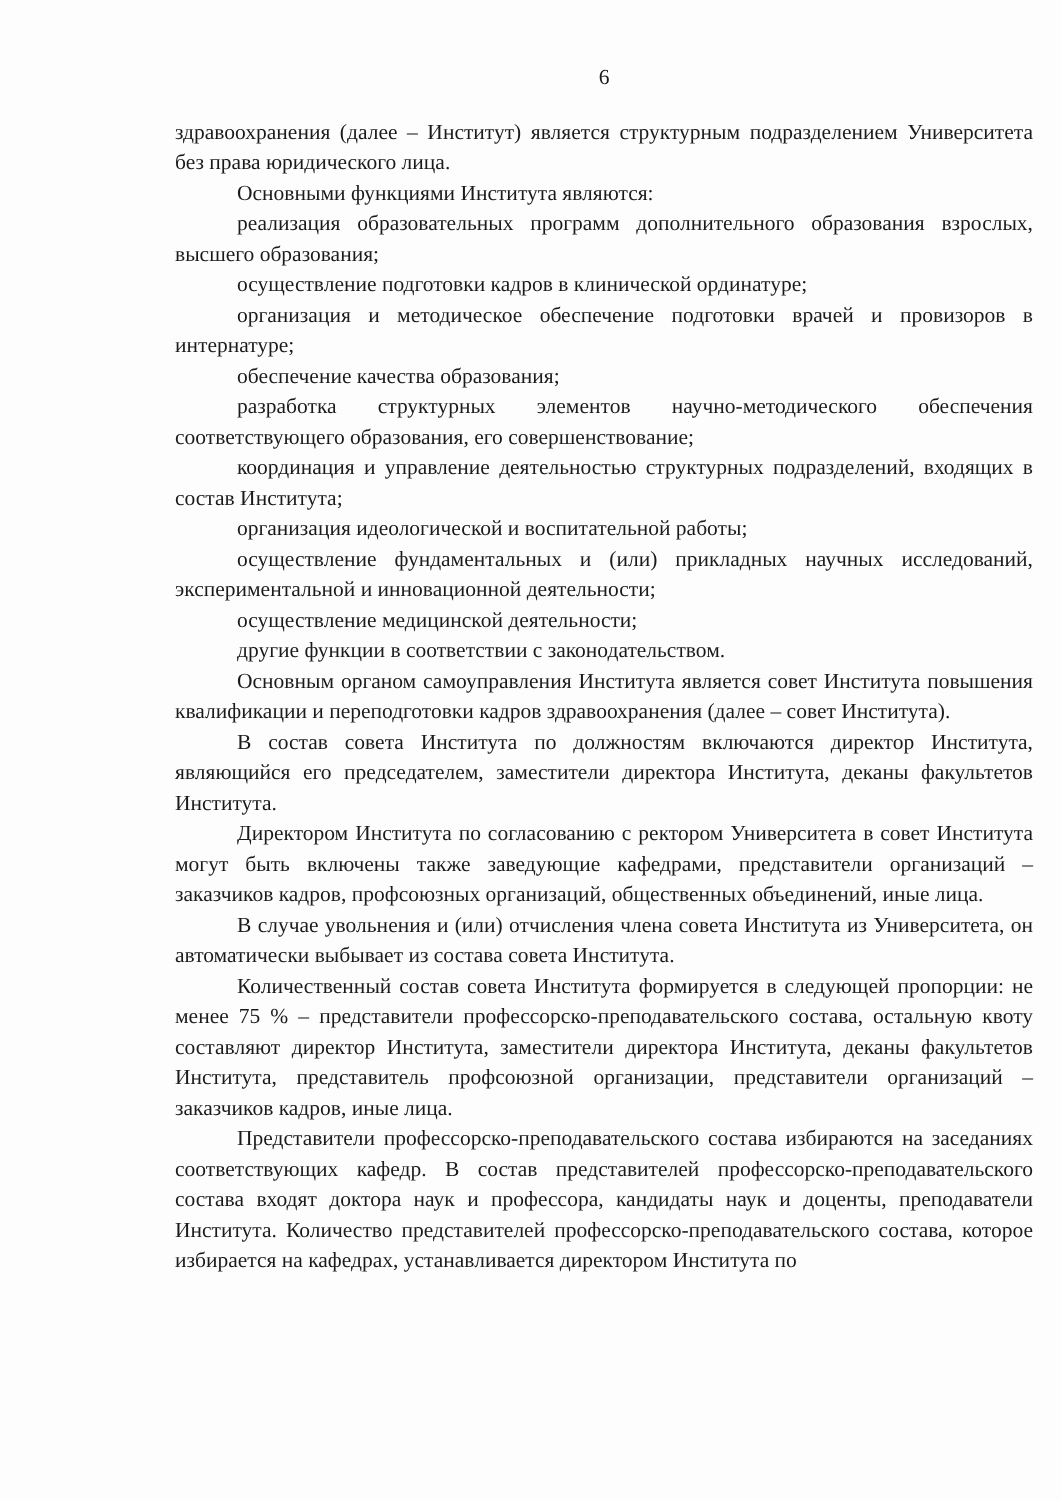6
здравоохранения (далее – Институт) является структурным подразделением Университета без права юридического лица.
Основными функциями Института являются:
реализация образовательных программ дополнительного образования взрослых, высшего образования;
осуществление подготовки кадров в клинической ординатуре;
организация и методическое обеспечение подготовки врачей и провизоров в интернатуре;
обеспечение качества образования;
разработка структурных элементов научно-методического обеспечения соответствующего образования, его совершенствование;
координация и управление деятельностью структурных подразделений, входящих в состав Института;
организация идеологической и воспитательной работы;
осуществление фундаментальных и (или) прикладных научных исследований, экспериментальной и инновационной деятельности;
осуществление медицинской деятельности;
другие функции в соответствии с законодательством.
Основным органом самоуправления Института является совет Института повышения квалификации и переподготовки кадров здравоохранения (далее – совет Института).
В состав совета Института по должностям включаются директор Института, являющийся его председателем, заместители директора Института, деканы факультетов Института.
Директором Института по согласованию с ректором Университета в совет Института могут быть включены также заведующие кафедрами, представители организаций – заказчиков кадров, профсоюзных организаций, общественных объединений, иные лица.
В случае увольнения и (или) отчисления члена совета Института из Университета, он автоматически выбывает из состава совета Института.
Количественный состав совета Института формируется в следующей пропорции: не менее 75 % – представители профессорско-преподавательского состава, остальную квоту составляют директор Института, заместители директора Института, деканы факультетов Института, представитель профсоюзной организации, представители организаций – заказчиков кадров, иные лица.
Представители профессорско-преподавательского состава избираются на заседаниях соответствующих кафедр. В состав представителей профессорско-преподавательского состава входят доктора наук и профессора, кандидаты наук и доценты, преподаватели Института. Количество представителей профессорско-преподавательского состава, которое избирается на кафедрах, устанавливается директором Института по